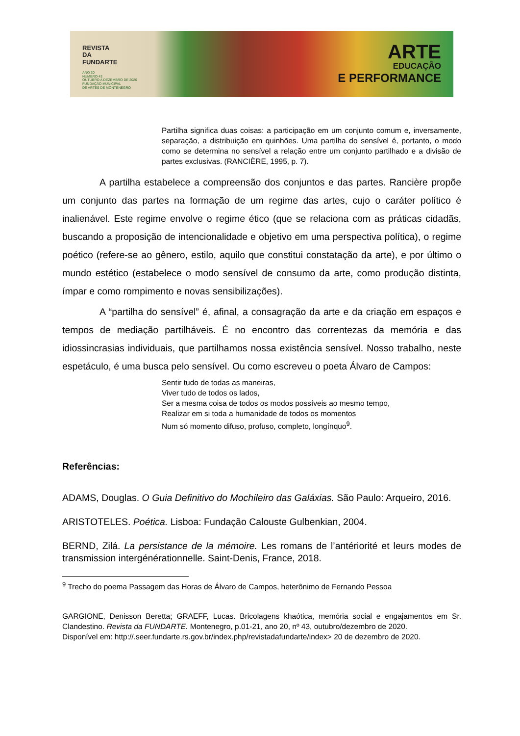REVISTA
DA
FUNDARTE
ANO 20
NÚMERO 43
OUTUBRO A DEZEMBRO DE 2020
FUNDAÇÃO MUNICIPAL
DE ARTES DE MONTENEGRO
ARTE
EDUCAÇÃO
E PERFORMANCE
Partilha significa duas coisas: a participação em um conjunto comum e, inversamente, separação, a distribuição em quinhões. Uma partilha do sensível é, portanto, o modo como se determina no sensível a relação entre um conjunto partilhado e a divisão de partes exclusivas. (RANCIÈRE, 1995, p. 7).
A partilha estabelece a compreensão dos conjuntos e das partes. Rancière propõe um conjunto das partes na formação de um regime das artes, cujo o caráter político é inalienável. Este regime envolve o regime ético (que se relaciona com as práticas cidadãs, buscando a proposição de intencionalidade e objetivo em uma perspectiva política), o regime poético (refere-se ao gênero, estilo, aquilo que constitui constatação da arte), e por último o mundo estético (estabelece o modo sensível de consumo da arte, como produção distinta, ímpar e como rompimento e novas sensibilizações).
A “partilha do sensível” é, afinal, a consagração da arte e da criação em espaços e tempos de mediação partilháveis. É no encontro das correntezas da memória e das idiossincrasias individuais, que partilhamos nossa existência sensível. Nosso trabalho, neste espetáculo, é uma busca pelo sensível. Ou como escreveu o poeta Álvaro de Campos:
Sentir tudo de todas as maneiras,
Viver tudo de todos os lados,
Ser a mesma coisa de todos os modos possíveis ao mesmo tempo,
Realizar em si toda a humanidade de todos os momentos
Num só momento difuso, profuso, completo, longínquo<sup>9</sup>.
Referências:
ADAMS, Douglas. O Guia Definitivo do Mochileiro das Galáxias. São Paulo: Arqueiro, 2016.
ARISTOTELES. Poética. Lisboa: Fundação Calouste Gulbenkian, 2004.
BERND, Zilá. La persistance de la mémoire. Les romans de l’antériorité et leurs modes de transmission intergénérationnelle. Saint-Denis, France, 2018.
<sup>9</sup> Trecho do poema Passagem das Horas de Álvaro de Campos, heterônimo de Fernando Pessoa
GARGIONE, Denisson Beretta; GRAEFF, Lucas. Bricolagens khaótica, memória social e engajamentos em Sr. Clandestino. Revista da FUNDARTE. Montenegro, p.01-21, ano 20, nº 43, outubro/dezembro de 2020.
Disponível em: http://.seer.fundarte.rs.gov.br/index.php/revistadafundarte/index> 20 de dezembro de 2020.